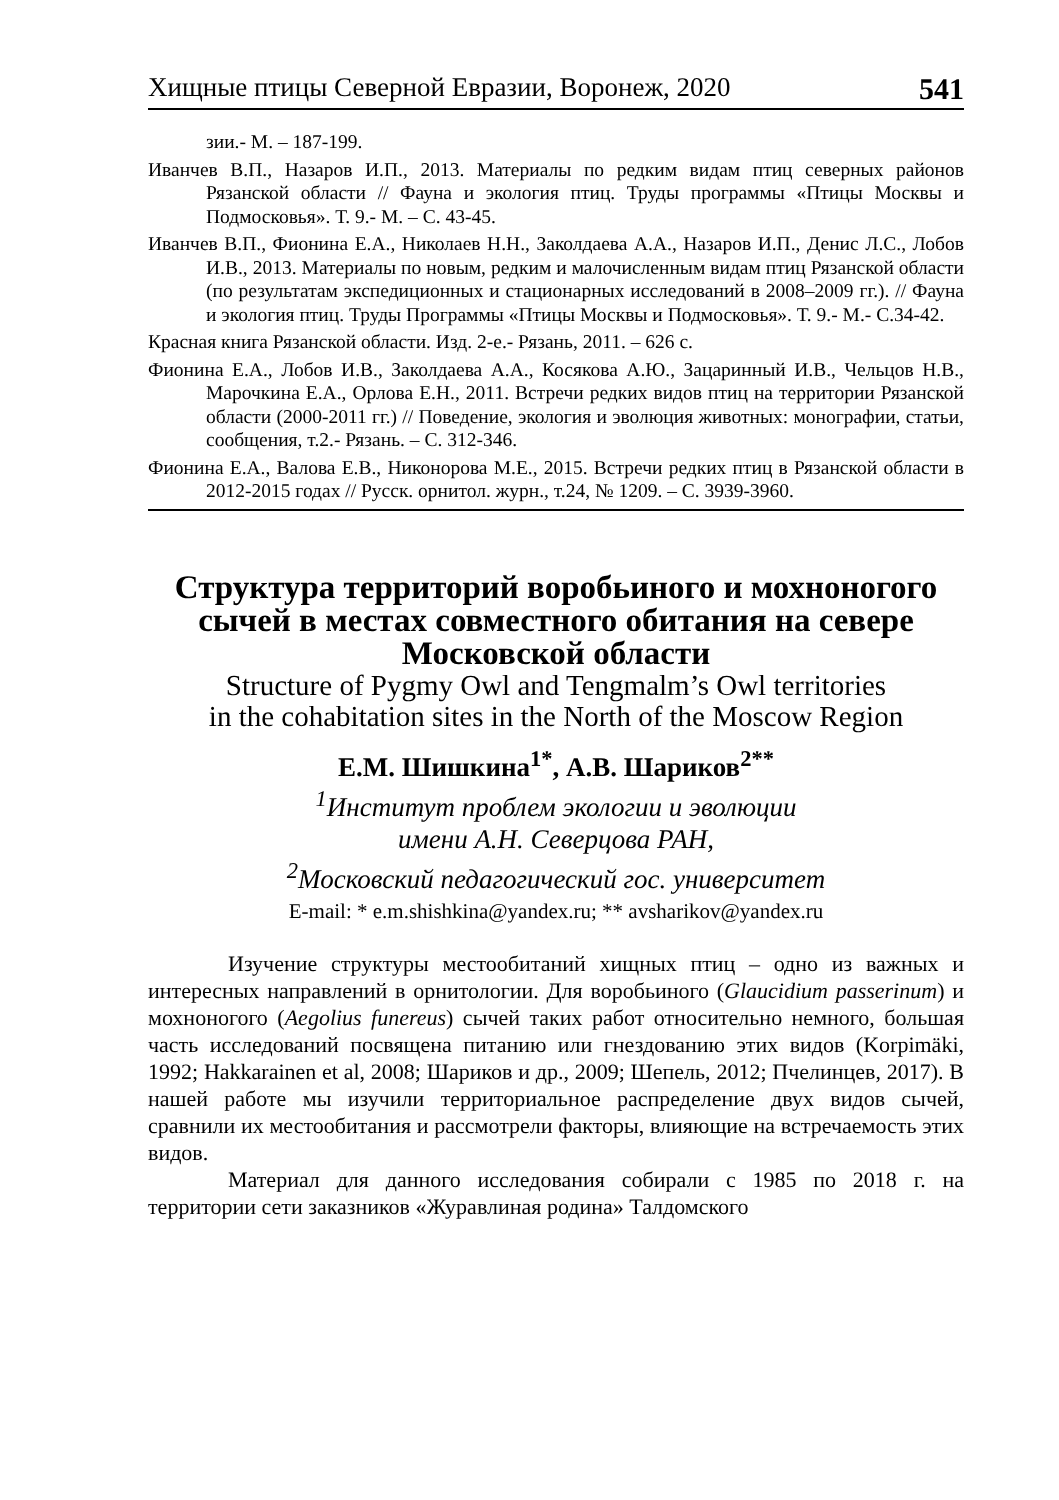Хищные птицы Северной Евразии, Воронеж, 2020 541
зии.- М. – 187-199.
Иванчев В.П., Назаров И.П., 2013. Материалы по редким видам птиц северных районов Рязанской области // Фауна и экология птиц. Труды программы «Птицы Москвы и Подмосковья». Т. 9.- М. – С. 43-45.
Иванчев В.П., Фионина Е.А., Николаев Н.Н., Заколдаева А.А., Назаров И.П., Денис Л.С., Лобов И.В., 2013. Материалы по новым, редким и малочисленным видам птиц Рязанской области (по результатам экспедиционных и стационарных исследований в 2008–2009 гг.). // Фауна и экология птиц. Труды Программы «Птицы Москвы и Подмосковья». Т. 9.- М.- С.34-42.
Красная книга Рязанской области. Изд. 2-е.- Рязань, 2011. – 626 с.
Фионина Е.А., Лобов И.В., Заколдаева А.А., Косякова А.Ю., Зацаринный И.В., Чельцов Н.В., Марочкина Е.А., Орлова Е.Н., 2011. Встречи редких видов птиц на территории Рязанской области (2000-2011 гг.) // Поведение, экология и эволюция животных: монографии, статьи, сообщения, т.2.- Рязань. – С. 312-346.
Фионина Е.А., Валова Е.В., Никонорова М.Е., 2015. Встречи редких птиц в Рязанской области в 2012-2015 годах // Русск. орнитол. журн., т.24, № 1209. – С. 3939-3960.
Структура территорий воробьиного и мохноногого сычей в местах совместного обитания на севере Московской области
Structure of Pygmy Owl and Tengmalm’s Owl territories
in the cohabitation sites in the North of the Moscow Region
Е.М. Шишкина<sup>1*</sup>, А.В. Шариков<sup>2**</sup>
<sup>1</sup> Институт проблем экологии и эволюции
имени А.Н. Северцова РАН,
<sup>2</sup> Московский педагогический гос. университет
E-mail: * e.m.shishkina@yandex.ru; ** avsharikov@yandex.ru
Изучение структуры местообитаний хищных птиц – одно из важных и интересных направлений в орнитологии. Для воробьиного (Glaucidium passerinum) и мохноногого (Aegolius funereus) сычей таких работ относительно немного, большая часть исследований посвящена питанию или гнездованию этих видов (Korpimäki, 1992; Hakkarainen et al, 2008; Шариков и др., 2009; Шепель, 2012; Пчелинцев, 2017). В нашей работе мы изучили территориальное распределение двух видов сычей, сравнили их местообитания и рассмотрели факторы, влияющие на встречаемость этих видов.
Материал для данного исследования собирали с 1985 по 2018 г. на территории сети заказников «Журавлиная родина» Талдомского